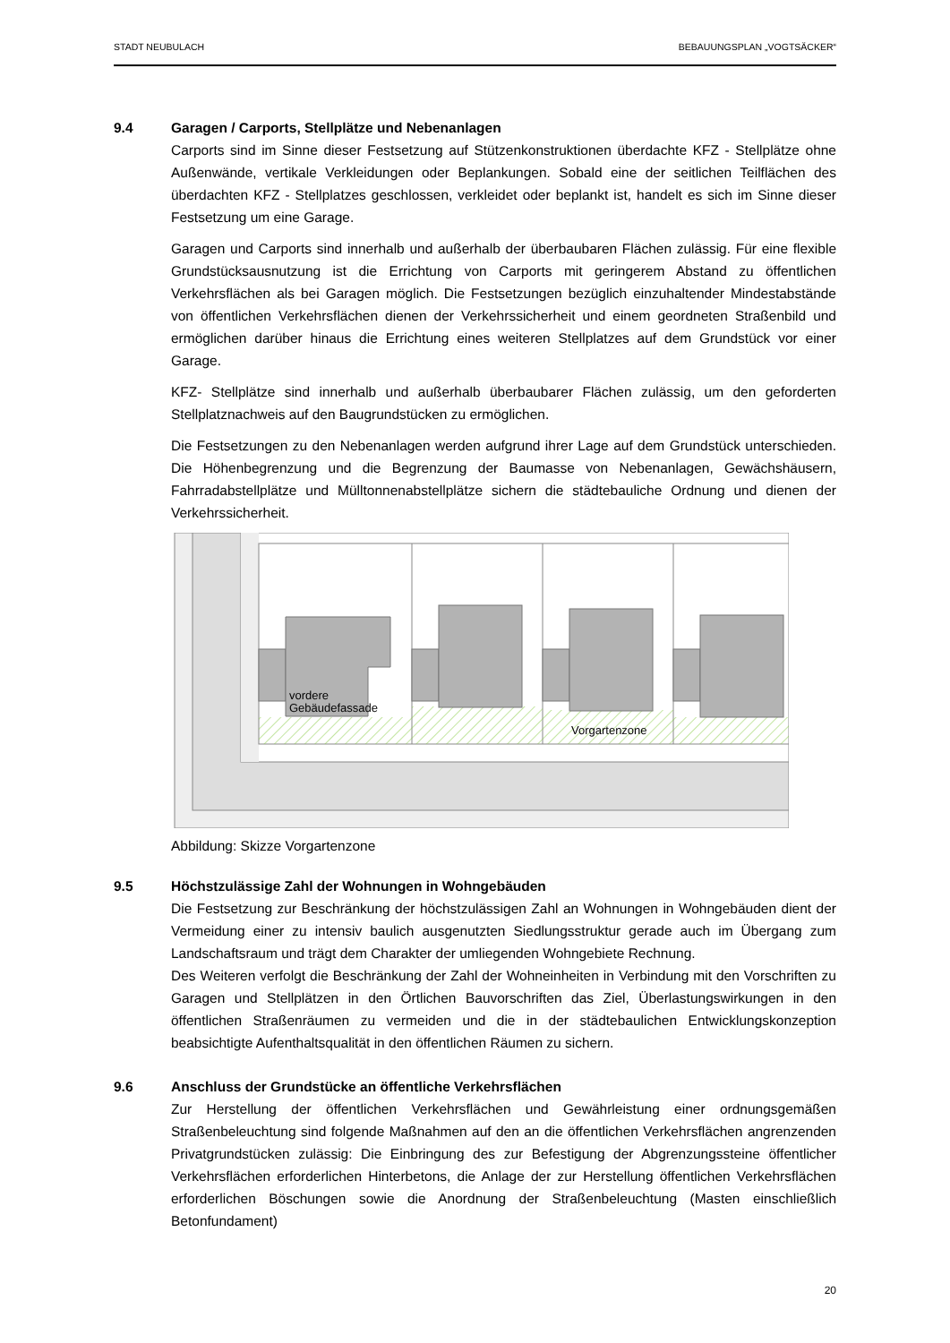STADT NEUBULACH BEBAUUNGSPLAN „VOGTSÄCKER“
9.4 Garagen / Carports, Stellplätze und Nebenanlagen
Carports sind im Sinne dieser Festsetzung auf Stützenkonstruktionen überdachte KFZ - Stellplätze ohne Außenwände, vertikale Verkleidungen oder Beplankungen. Sobald eine der seitlichen Teilflächen des überdachten KFZ - Stellplatzes geschlossen, verkleidet oder beplankt ist, handelt es sich im Sinne dieser Festsetzung um eine Garage.
Garagen und Carports sind innerhalb und außerhalb der überbaubaren Flächen zulässig. Für eine flexible Grundstücksausnutzung ist die Errichtung von Carports mit geringerem Abstand zu öffentlichen Verkehrsflächen als bei Garagen möglich. Die Festsetzungen bezüglich einzuhaltender Mindestabstände von öffentlichen Verkehrsflächen dienen der Verkehrssicherheit und einem geordneten Straßenbild und ermöglichen darüber hinaus die Errichtung eines weiteren Stellplatzes auf dem Grundstück vor einer Garage.
KFZ- Stellplätze sind innerhalb und außerhalb überbaubarer Flächen zulässig, um den geforderten Stellplatznachweis auf den Baugrundstücken zu ermöglichen.
Die Festsetzungen zu den Nebenanlagen werden aufgrund ihrer Lage auf dem Grundstück unterschieden. Die Höhenbegrenzung und die Begrenzung der Baumasse von Nebenanlagen, Gewächshäusern, Fahrradabstellplätze und Mülltonnenabstellplätze sichern die städtebauliche Ordnung und dienen der Verkehrssicherheit.
vordere
Gebäudefassade
Vorgartenzone
Abbildung: Skizze Vorgartenzone
9.5 Höchstzulässige Zahl der Wohnungen in Wohngebäuden
Die Festsetzung zur Beschränkung der höchstzulässigen Zahl an Wohnungen in Wohngebäuden dient der Vermeidung einer zu intensiv baulich ausgenutzten Siedlungsstruktur gerade auch im Übergang zum Landschaftsraum und trägt dem Charakter der umliegenden Wohngebiete Rechnung.
Des Weiteren verfolgt die Beschränkung der Zahl der Wohneinheiten in Verbindung mit den Vorschriften zu Garagen und Stellplätzen in den Örtlichen Bauvorschriften das Ziel, Überlastungswirkungen in den öffentlichen Straßenräumen zu vermeiden und die in der städtebaulichen Entwicklungskonzeption beabsichtigte Aufenthaltsqualität in den öffentlichen Räumen zu sichern.
9.6 Anschluss der Grundstücke an öffentliche Verkehrsflächen
Zur Herstellung der öffentlichen Verkehrsflächen und Gewährleistung einer ordnungsgemäßen Straßenbeleuchtung sind folgende Maßnahmen auf den an die öffentlichen Verkehrsflächen angrenzenden Privatgrundstücken zulässig: Die Einbringung des zur Befestigung der Abgrenzungssteine öffentlicher Verkehrsflächen erforderlichen Hinterbetons, die Anlage der zur Herstellung öffentlichen Verkehrsflächen erforderlichen Böschungen sowie die Anordnung der Straßenbeleuchtung (Masten einschließlich Betonfundament)
20